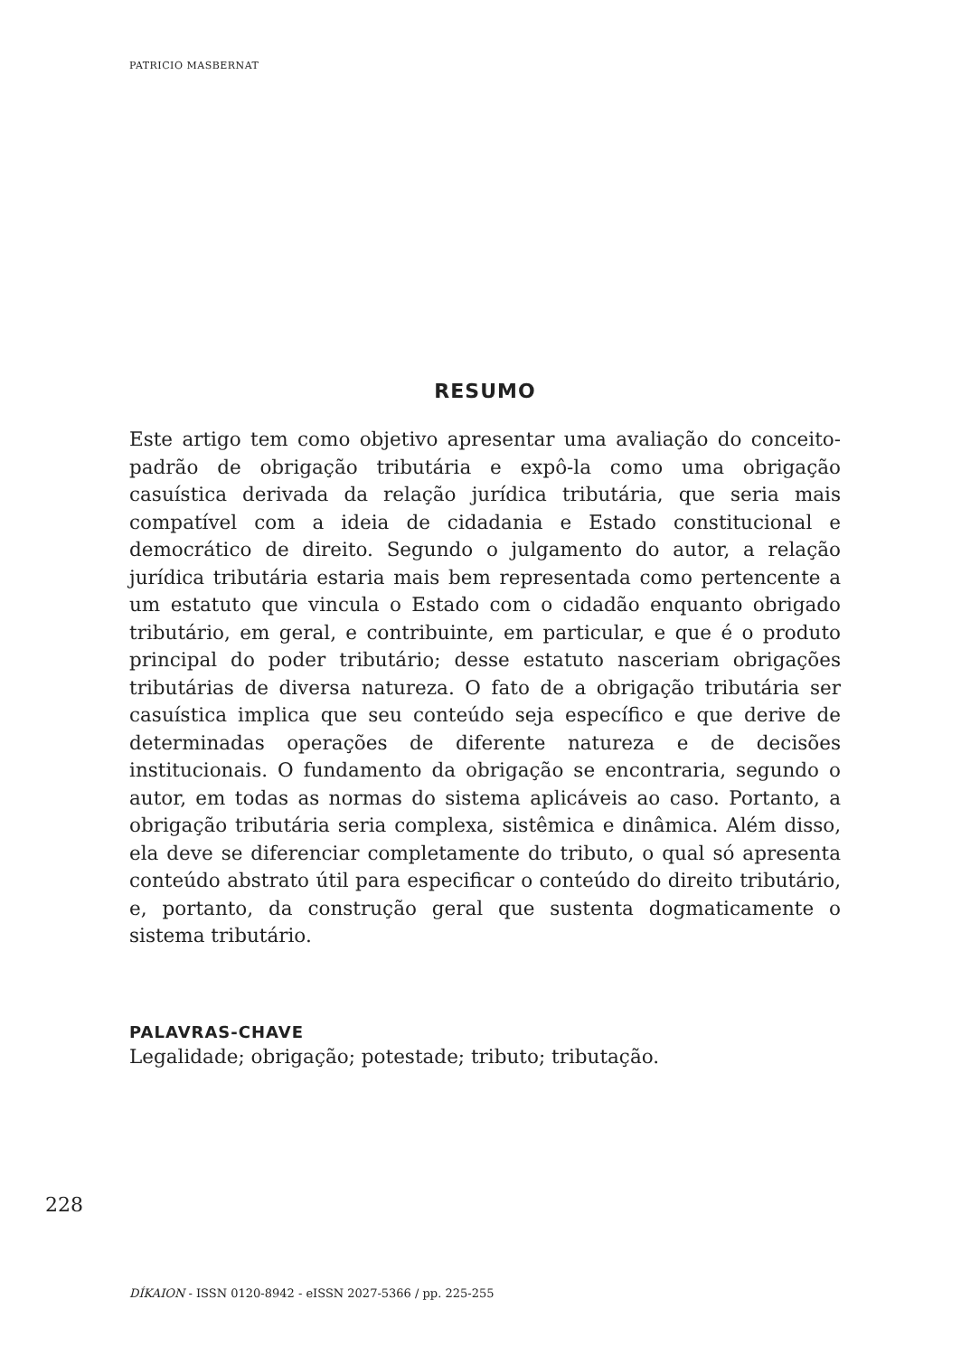PATRICIO MASBERNAT
RESUMO
Este artigo tem como objetivo apresentar uma avaliação do conceito-padrão de obrigação tributária e expô-la como uma obrigação casuística derivada da relação jurídica tributária, que seria mais compatível com a ideia de cidadania e Estado constitucional e democrático de direito. Segundo o julgamento do autor, a relação jurídica tributária estaria mais bem representada como pertencente a um estatuto que vincula o Estado com o cidadão enquanto obrigado tributário, em geral, e contribuinte, em particular, e que é o produto principal do poder tributário; desse estatuto nasceriam obrigações tributárias de diversa natureza. O fato de a obrigação tributária ser casuística implica que seu conteúdo seja específico e que derive de determinadas operações de diferente natureza e de decisões institucionais. O fundamento da obrigação se encontraria, segundo o autor, em todas as normas do sistema aplicáveis ao caso. Portanto, a obrigação tributária seria complexa, sistêmica e dinâmica. Além disso, ela deve se diferenciar completamente do tributo, o qual só apresenta conteúdo abstrato útil para especificar o conteúdo do direito tributário, e, portanto, da construção geral que sustenta dogmaticamente o sistema tributário.
PALAVRAS-CHAVE
Legalidade; obrigação; potestade; tributo; tributação.
228
DÍKAION - ISSN 0120-8942 - eISSN 2027-5366 / pp. 225-255